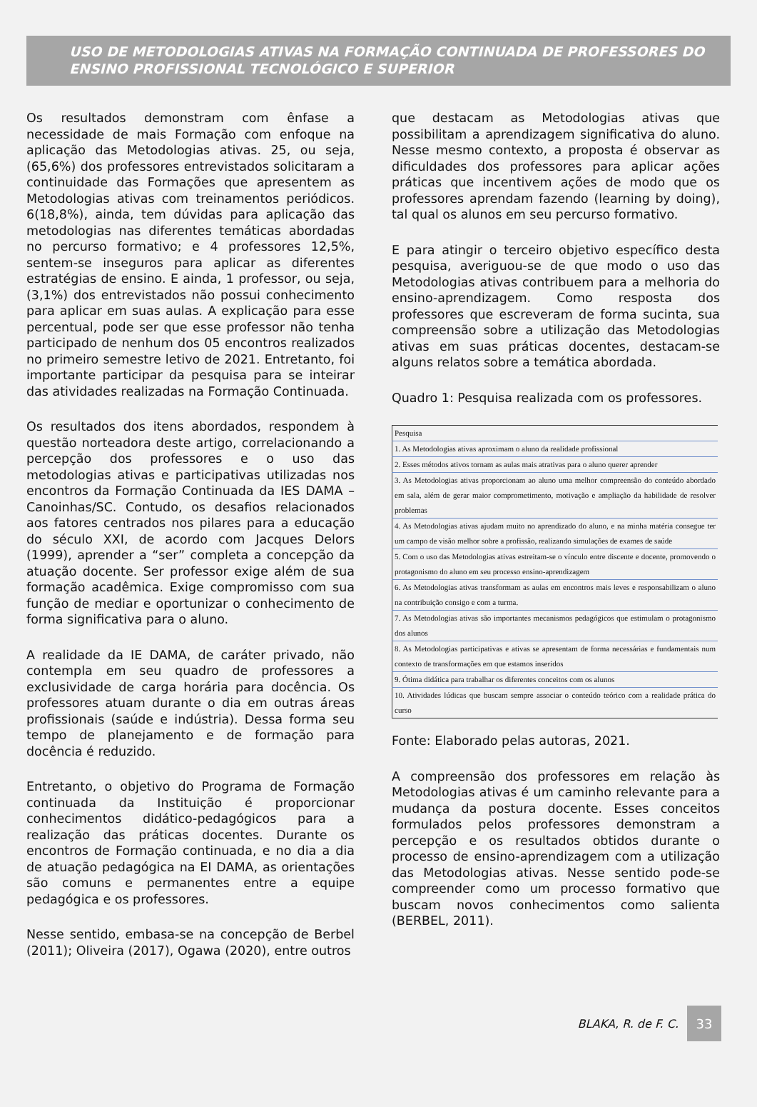USO DE METODOLOGIAS ATIVAS NA FORMAÇÃO CONTINUADA DE PROFESSORES DO ENSINO PROFISSIONAL TECNOLÓGICO E SUPERIOR
Os resultados demonstram com ênfase a necessidade de mais Formação com enfoque na aplicação das Metodologias ativas. 25, ou seja, (65,6%) dos professores entrevistados solicitaram a continuidade das Formações que apresentem as Metodologias ativas com treinamentos periódicos. 6(18,8%), ainda, tem dúvidas para aplicação das metodologias nas diferentes temáticas abordadas no percurso formativo; e 4 professores 12,5%, sentem-se inseguros para aplicar as diferentes estratégias de ensino. E ainda, 1 professor, ou seja, (3,1%) dos entrevistados não possui conhecimento para aplicar em suas aulas. A explicação para esse percentual, pode ser que esse professor não tenha participado de nenhum dos 05 encontros realizados no primeiro semestre letivo de 2021. Entretanto, foi importante participar da pesquisa para se inteirar das atividades realizadas na Formação Continuada.
Os resultados dos itens abordados, respondem à questão norteadora deste artigo, correlacionando a percepção dos professores e o uso das metodologias ativas e participativas utilizadas nos encontros da Formação Continuada da IES DAMA – Canoinhas/SC. Contudo, os desafios relacionados aos fatores centrados nos pilares para a educação do século XXI, de acordo com Jacques Delors (1999), aprender a “ser” completa a concepção da atuação docente. Ser professor exige além de sua formação acadêmica. Exige compromisso com sua função de mediar e oportunizar o conhecimento de forma significativa para o aluno.
A realidade da IE DAMA, de caráter privado, não contempla em seu quadro de professores a exclusividade de carga horária para docência. Os professores atuam durante o dia em outras áreas profissionais (saúde e indústria). Dessa forma seu tempo de planejamento e de formação para docência é reduzido.
Entretanto, o objetivo do Programa de Formação continuada da Instituição é proporcionar conhecimentos didático-pedagógicos para a realização das práticas docentes. Durante os encontros de Formação continuada, e no dia a dia de atuação pedagógica na EI DAMA, as orientações são comuns e permanentes entre a equipe pedagógica e os professores.
Nesse sentido, embasa-se na concepção de Berbel (2011); Oliveira (2017), Ogawa (2020), entre outros
que destacam as Metodologias ativas que possibilitam a aprendizagem significativa do aluno. Nesse mesmo contexto, a proposta é observar as dificuldades dos professores para aplicar ações práticas que incentivem ações de modo que os professores aprendam fazendo (learning by doing), tal qual os alunos em seu percurso formativo.
E para atingir o terceiro objetivo específico desta pesquisa, averiguou-se de que modo o uso das Metodologias ativas contribuem para a melhoria do ensino-aprendizagem. Como resposta dos professores que escreveram de forma sucinta, sua compreensão sobre a utilização das Metodologias ativas em suas práticas docentes, destacam-se alguns relatos sobre a temática abordada.
Quadro 1: Pesquisa realizada com os professores.
| Pesquisa |
| 1. As Metodologias ativas aproximam o aluno da realidade profissional |
| 2. Esses métodos ativos tornam as aulas mais atrativas para o aluno querer aprender |
| 3. As Metodologias ativas proporcionam ao aluno uma melhor compreensão do conteúdo abordado em sala, além de gerar maior comprometimento, motivação e ampliação da habilidade de resolver problemas |
| 4. As Metodologias ativas ajudam muito no aprendizado do aluno, e na minha matéria consegue ter um campo de visão melhor sobre a profissão, realizando simulações de exames de saúde |
| 5. Com o uso das Metodologias ativas estreitam-se o vínculo entre discente e docente, promovendo o protagonismo do aluno em seu processo ensino-aprendizagem |
| 6. As Metodologias ativas transformam as aulas em encontros mais leves e responsabilizam o aluno na contribuição consigo e com a turma. |
| 7. As Metodologias ativas são importantes mecanismos pedagógicos que estimulam o protagonismo dos alunos |
| 8. As Metodologias participativas e ativas se apresentam de forma necessárias e fundamentais num contexto de transformações em que estamos inseridos |
| 9. Ótima didática para trabalhar os diferentes conceitos com os alunos |
| 10. Atividades lúdicas que buscam sempre associar o conteúdo teórico com a realidade prática do curso |
Fonte: Elaborado pelas autoras, 2021.
A compreensão dos professores em relação às Metodologias ativas é um caminho relevante para a mudança da postura docente. Esses conceitos formulados pelos professores demonstram a percepção e os resultados obtidos durante o processo de ensino-aprendizagem com a utilização das Metodologias ativas. Nesse sentido pode-se compreender como um processo formativo que buscam novos conhecimentos como salienta (BERBEL, 2011).
BLAKA, R. de F. C.
33